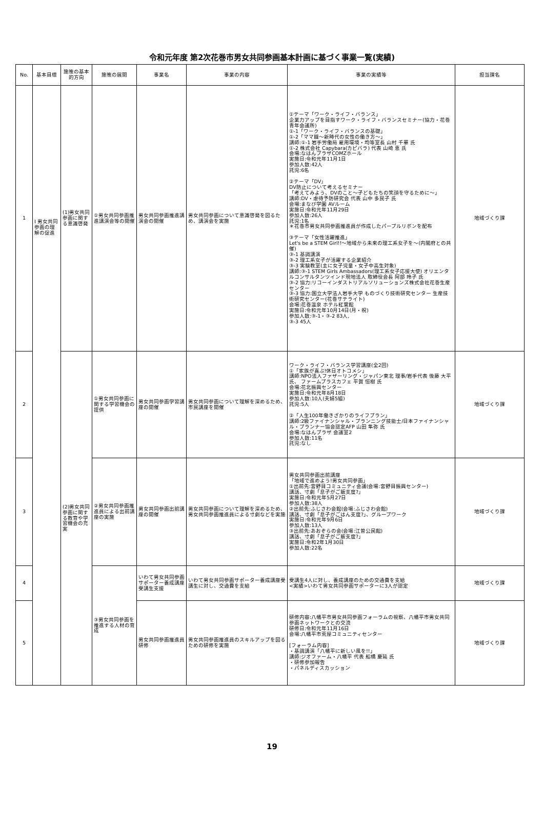令和元年度 第2次花巻市男女共同参画基本計画に基づく事業一覧(実績)
| No. | 基本目標 | 施策の基本的方向 | 施策の展開 | 事業名 | 事業の内容 | 事業の実績等 | 担当課名 |
| --- | --- | --- | --- | --- | --- | --- | --- |
| 1 | Ⅰ 男女共同参画の理解の促進 | (1)男女共同参画に関する意識啓発 | ①男女共同参画推進講演会等の開催 | 男女共同参画推進講演会の開催 | 男女共同参画について意識啓発を図るため、講演会を実施 | ①テーマ「ワーク・ライフ・バランス」 企業力アップを目指すワーク・ライフ・バランスセミナー(協力・花巻青年会議所) ①-1「ワーク・ライフ・バランスの基礎」 ①-2「ママ職～新時代の女性の働き方～」 講師:①-1 岩手労働局 雇用環境・均等室長 山村 千華 氏 ①-2 株式会社 Capybara(カピバラ) 代表 山崎 恵 氏 会場:なはんプラザCOMZホール 実施日:令和元年11月1日 参加人数:42人 託児:6名 ②テーマ「DV」 DV防止について考えるセミナー 「考えてみよう、DVのこと～子どもたちの笑顔を守るために～」 講師:DV・虐待予防研究会 代表 山中 多民子 氏 会場:まなび学園 AVルーム 実施日:令和元年11月29日 参加人数:26人 託児:1名 ＊花巻市男女共同参画推進員が作成したパープルリボンを配布 ③テーマ「女性活躍推進」 Let's be a STEM Girl!!～地域から未来の理工系女子を～(内閣府との共催) ③-1 基調講演 ③-2 理工系女子が活躍する企業紹介 ③-3 実験教室(主に女子児童・女子中高生対象) 講師:③-1 STEM Girls Ambassadors(理工系女子応援大使) オリエンタルコンサルタンツインド現地法人 取締役会長 阿部 玲子 氏 ③-2 協力:リコーインダストリアルソリューションズ株式会社花巻生産センター ③-3 協力:国立大学法人岩手大学 ものづくり技術研究センター 生産技術研究センター(花巻サテライト) 会場:花巻温泉 ホテル紅葉館 実施日:令和元年10月14日(月・祝) 参加人数:③-1・③-2 83人, ③-3 45人 | 地域づくり課 |
| 2 | | (2)男女共同参画に関する教育や学習機会の充実 | ①男女共同参画に関する学習機会の提供 | 男女共同参画学習講座の開催 | 男女共同参画について理解を深めるため、市民講座を開催 | ワーク・ライフ・バランス学習講座(全2回) ①「家族が喜ぶ!休日オトコメシ」 講師:NPO法人ファザーリング・ジャパン東北 理事/岩手代表 後藤 大平 氏、 ファームプラスカフェ 平賀 恒樹 氏 会場:花北振興センター 実施日:令和元年8月18日 参加人数:10人(夫婦5組) 託児:5人 ②「人生100年働きざかりのライフプラン」 講師:2級ファイナンシャル・プランニング技能士/日本ファイナンシャル・プランナー協会認定AFP 山田 隼弥 氏 会場:なはんプラザ 会議室2 参加人数:11名 託児:なし | 地域づくり課 |
| 3 | | | ②男女共同参画推進員による出前講座の実施 | 男女共同参画出前講座の開催 | 男女共同参画について理解を深めるため、男女共同参画推進員による寸劇などを実施 | 男女共同参画出前講座 「地域で進めよう!男女共同参画」 ①出前先:宮野目コミュニティ会議(会場:宮野目振興センター) 講話、寸劇「息子がご飯支度?」 実施日:令和元年5月27日 参加人数:38人 ②出前先:ふじさわ会館(会場:ふじさわ会館) 講話、寸劇「息子がごはん支度?」、グループワーク 実施日:令和元年9月6日 参加人数:13人 ③出前先:あおぞらの会(会場:江曽公民館) 講話、寸劇「息子がご飯支度?」 実施日:令和2年1月30日 参加人数:22名 | 地域づくり課 |
| 4 | | | ③男女共同参画を推進する人材の育成 | いわて男女共同参画サポーター養成講座受講生支援 | いわて男女共同参画サポーター養成講座受講生に対し、交通費を支給 | 受講生4人に対し、養成講座のための交通費を支給 <実績>いわて男女共同参画サポーターに3人が認定 | 地域づくり課 |
| 5 | | | | 男女共同参画推進員研修 | 男女共同参画推進員のスキルアップを図るための研修を実施 | 研修内容:八幡平市男女共同参画フォーラムの視察、八幡平市男女共同参画ネットワークとの交流 研修日:令和元年11月16日 会場:八幡平市荒屋コミュニティセンター [フォーラム内容] ・基調講演「八幡平に新しい風を!!」 講師:ジオファーム・八幡平 代表 船橋 慶延 氏 ・研修参加報告 ・パネルディスカッション | 地域づくり課 |
19